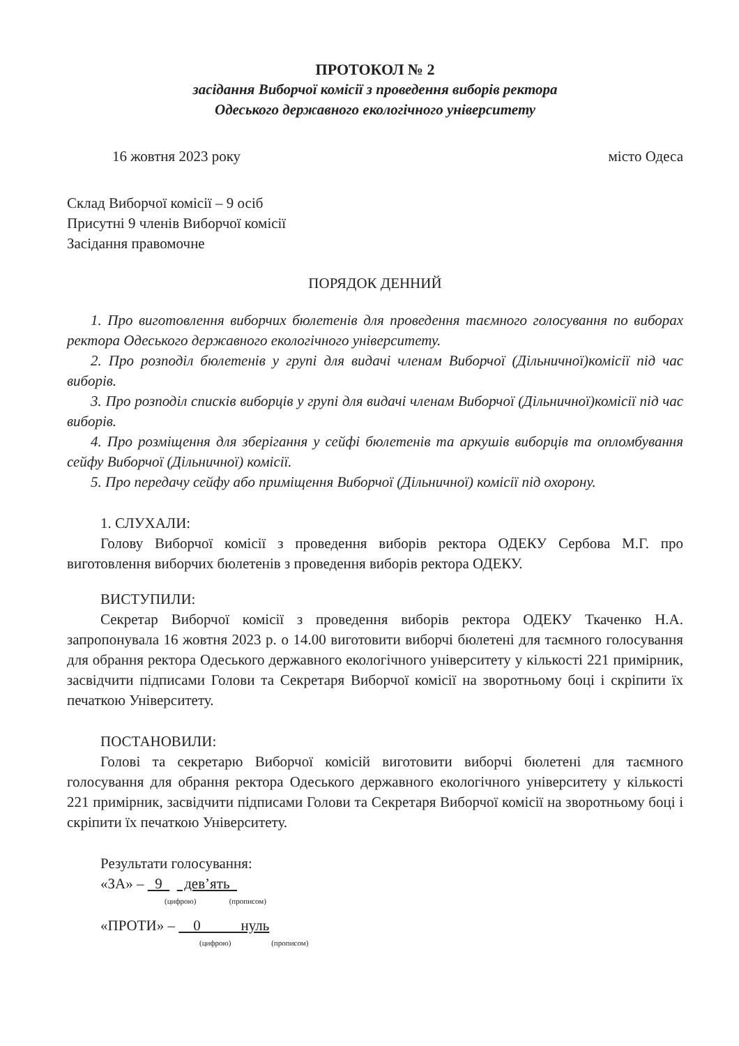ПРОТОКОЛ № 2
засідання Виборчої комісії з проведення виборів ректора
Одеського державного екологічного університету
16 жовтня 2023 року місто Одеса
Склад Виборчої комісії – 9 осіб
Присутні 9 членів Виборчої комісії
Засідання правомочне
ПОРЯДОК ДЕННИЙ
1. Про виготовлення виборчих бюлетенів для проведення таємного голосування по виборах ректора Одеського державного екологічного університету.
2. Про розподіл бюлетенів у групі для видачі членам Виборчої (Дільничної)комісії під час виборів.
3. Про розподіл списків виборців у групі для видачі членам Виборчої (Дільничної)комісії під час виборів.
4. Про розміщення для зберігання у сейфі бюлетенів та аркушів виборців та опломбування сейфу Виборчої (Дільничної) комісії.
5. Про передачу сейфу або приміщення Виборчої (Дільничної) комісії під охорону.
1. СЛУХАЛИ:
Голову Виборчої комісії з проведення виборів ректора ОДЕКУ Сербова М.Г. про виготовлення виборчих бюлетенів з проведення виборів ректора ОДЕКУ.
ВИСТУПИЛИ:
Секретар Виборчої комісії з проведення виборів ректора ОДЕКУ Ткаченко Н.А. запропонувала 16 жовтня 2023 р. о 14.00 виготовити виборчі бюлетені для таємного голосування для обрання ректора Одеського державного екологічного університету у кількості 221 примірник, засвідчити підписами Голови та Секретаря Виборчої комісії на зворотньому боці і скріпити їх печаткою Університету.
ПОСТАНОВИЛИ:
Голові та секретарю Виборчої комісій виготовити виборчі бюлетені для таємного голосування для обрання ректора Одеського державного екологічного університету у кількості 221 примірник, засвідчити підписами Голови та Секретаря Виборчої комісії на зворотньому боці і скріпити їх печаткою Університету.
Результати голосування:
«ЗА» – 9 дев’ять
(цифрою) (прописом)
«ПРОТИ» – 0 нуль
(цифрою) (прописом)